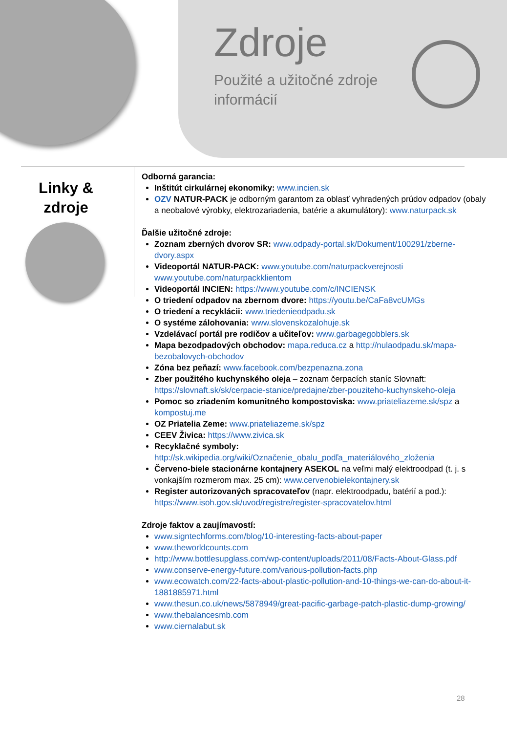Zdroje
Použité a užitočné zdroje
informácií
Linky & zdroje
Odborná garancia:
Inštitút cirkulárnej ekonomiky: www.incien.sk
OZV NATUR-PACK je odborným garantom za oblasť vyhradených prúdov odpadov (obaly a neobalové výrobky, elektrozariadenia, batérie a akumulátory): www.naturpack.sk
Ďalšie užitočné zdroje:
Zoznam zberných dvorov SR: www.odpady-portal.sk/Dokument/100291/zberne-dvory.aspx
Videoportál NATUR-PACK: www.youtube.com/naturpackverejnosti www.youtube.com/naturpackklientom
Videoportál INCIEN: https://www.youtube.com/c/INCIENSK
O triedení odpadov na zbernom dvore: https://youtu.be/CaFa8vcUMGs
O triedení a recyklácii: www.triedenieodpadu.sk
O systéme zálohovania: www.slovenskozalohuje.sk
Vzdelávací portál pre rodičov a učiteľov: www.garbagegobblers.sk
Mapa bezodpadových obchodov: mapa.reduca.cz a http://nulaodpadu.sk/mapa-bezobalovych-obchodov
Zóna bez peňazí: www.facebook.com/bezpenazna.zona
Zber použitého kuchynského oleja – zoznam čerpacích staníc Slovnaft: https://slovnaft.sk/sk/cerpacie-stanice/predajne/zber-pouziteho-kuchynskeho-oleja
Pomoc so zriadením komunitného kompostoviska: www.priateliazeme.sk/spz a kompostuj.me
OZ Priatelia Zeme: www.priateliazeme.sk/spz
CEEV Živica: https://www.zivica.sk
Recyklačné symboly: http://sk.wikipedia.org/wiki/Označenie_obalu_podľa_materiálového_zloženia
Červeno-biele stacionárne kontajnery ASEKOL na veľmi malý elektroodpad (t. j. s vonkajším rozmerom max. 25 cm): www.cervenobielekontajnery.sk
Register autorizovaných spracovateľov (napr. elektroodpadu, batérií a pod.): https://www.isoh.gov.sk/uvod/registre/register-spracovatelov.html
Zdroje faktov a zaujímavostí:
www.signtechforms.com/blog/10-interesting-facts-about-paper
www.theworldcounts.com
http://www.bottlesupglass.com/wp-content/uploads/2011/08/Facts-About-Glass.pdf
www.conserve-energy-future.com/various-pollution-facts.php
www.ecowatch.com/22-facts-about-plastic-pollution-and-10-things-we-can-do-about-it-1881885971.html
www.thesun.co.uk/news/5878949/great-pacific-garbage-patch-plastic-dump-growing/
www.thebalancesmb.com
www.ciernalabut.sk
28